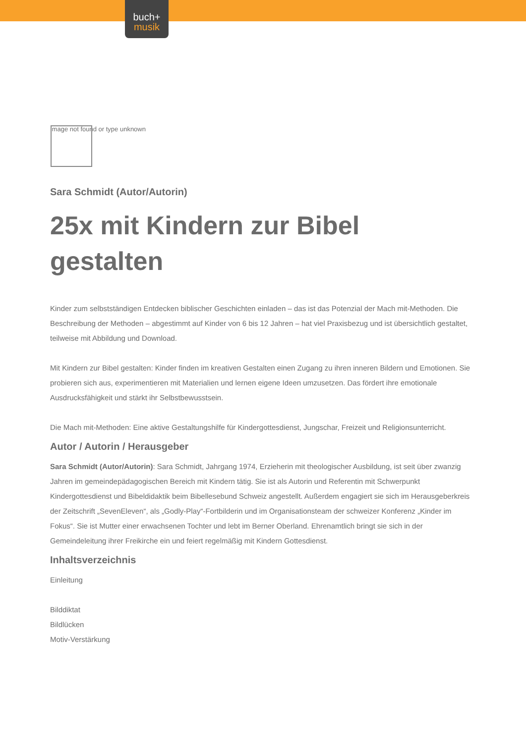buch+
musik
Image not found or type unknown
Sara Schmidt (Autor/Autorin)
25x mit Kindern zur Bibel gestalten
Kinder zum selbstständigen Entdecken biblischer Geschichten einladen – das ist das Potenzial der Mach mit-Methoden. Die Beschreibung der Methoden – abgestimmt auf Kinder von 6 bis 12 Jahren – hat viel Praxisbezug und ist übersichtlich gestaltet, teilweise mit Abbildung und Download.
Mit Kindern zur Bibel gestalten: Kinder finden im kreativen Gestalten einen Zugang zu ihren inneren Bildern und Emotionen. Sie probieren sich aus, experimentieren mit Materialien und lernen eigene Ideen umzusetzen. Das fördert ihre emotionale Ausdrucksfähigkeit und stärkt ihr Selbstbewusstsein.
Die Mach mit-Methoden: Eine aktive Gestaltungshilfe für Kindergottesdienst, Jungschar, Freizeit und Religionsunterricht.
Autor / Autorin / Herausgeber
Sara Schmidt (Autor/Autorin): Sara Schmidt, Jahrgang 1974, Erzieherin mit theologischer Ausbildung, ist seit über zwanzig Jahren im gemeindepädagogischen Bereich mit Kindern tätig. Sie ist als Autorin und Referentin mit Schwerpunkt Kindergottesdienst und Bibeldidaktik beim Bibellesebund Schweiz angestellt. Außerdem engagiert sie sich im Herausgeberkreis der Zeitschrift „SevenEleven“, als „Godly-Play“-Fortbilderin und im Organisationsteam der schweizer Konferenz „Kinder im Fokus“. Sie ist Mutter einer erwachsenen Tochter und lebt im Berner Oberland. Ehrenamtlich bringt sie sich in der Gemeindeleitung ihrer Freikirche ein und feiert regelmäßig mit Kindern Gottesdienst.
Inhaltsverzeichnis
Einleitung
Bilddiktat
Bildlücken
Motiv-Verstärkung